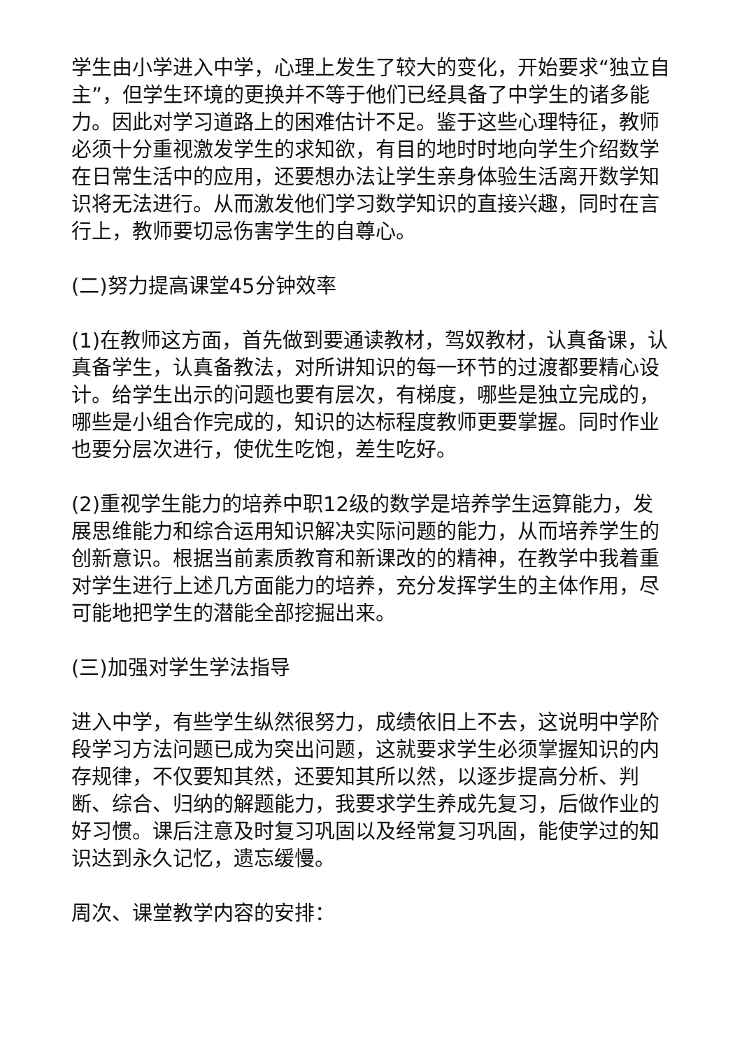学生由小学进入中学，心理上发生了较大的变化，开始要求“独立自主”，但学生环境的更换并不等于他们已经具备了中学生的诸多能力。因此对学习道路上的困难估计不足。鉴于这些心理特征，教师必须十分重视激发学生的求知欲，有目的地时时地向学生介绍数学在日常生活中的应用，还要想办法让学生亲身体验生活离开数学知识将无法进行。从而激发他们学习数学知识的直接兴趣，同时在言行上，教师要切忌伤害学生的自尊心。
(二)努力提高课堂45分钟效率
(1)在教师这方面，首先做到要通读教材，驾奴教材，认真备课，认真备学生，认真备教法，对所讲知识的每一环节的过渡都要精心设计。给学生出示的问题也要有层次，有梯度，哪些是独立完成的，哪些是小组合作完成的，知识的达标程度教师更要掌握。同时作业也要分层次进行，使优生吃饱，差生吃好。
(2)重视学生能力的培养中职12级的数学是培养学生运算能力，发展思维能力和综合运用知识解决实际问题的能力，从而培养学生的创新意识。根据当前素质教育和新课改的的精神，在教学中我着重对学生进行上述几方面能力的培养，充分发挥学生的主体作用，尽可能地把学生的潜能全部挖掘出来。
(三)加强对学生学法指导
进入中学，有些学生纵然很努力，成绩依旧上不去，这说明中学阶段学习方法问题已成为突出问题，这就要求学生必须掌握知识的内存规律，不仅要知其然，还要知其所以然，以逐步提高分析、判断、综合、归纳的解题能力，我要求学生养成先复习，后做作业的好习惯。课后注意及时复习巩固以及经常复习巩固，能使学过的知识达到永久记忆，遗忘缓慢。
周次、课堂教学内容的安排：